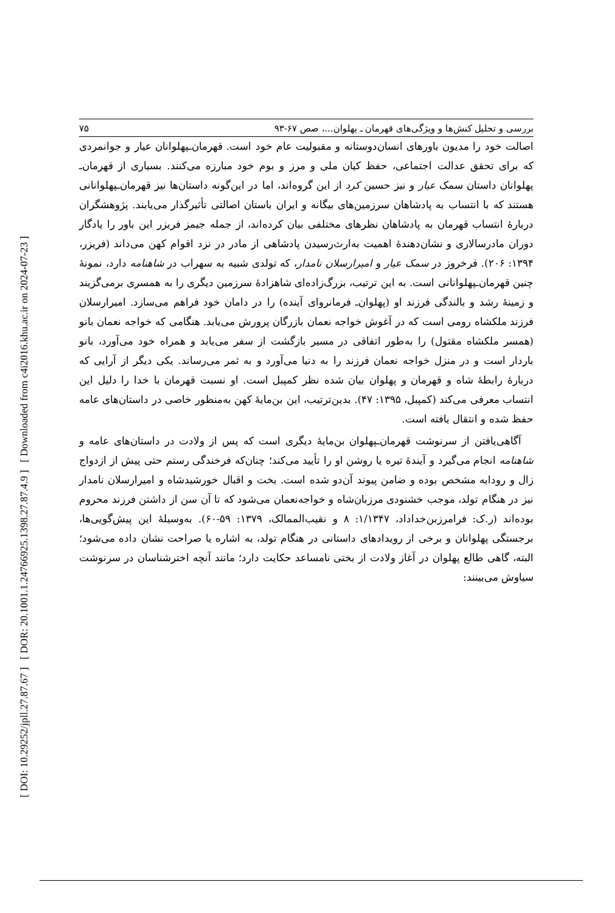[ DOI: 10.29252/jpll.27.87.67 ] [ DOR: 20.1001.1.24766925.1398.27.87.4.9 ] [ Downloaded from c4i2016.khu.ac.ir on 2024-07-23 ]
بررسی و تحلیل کنش‌ها و ویژگی‌های قهرمان ـ پهلوان...، صص ۶۷-۹۳ ۷۵
اصالت خود را مدیون باورهای انسان‌دوستانه و مقبولیت عام خود است. قهرمان‌ـپهلوانان عیار و جوانمردی که برای تحقق عدالت اجتماعی، حفظ کیان ملی و مرز و بوم خود مبارزه می‌کنند. بسیاری از قهرمان‌ـ پهلوانان داستان سمک عیار و نیز حسین کرد از این گروه‌اند، اما در این‌گونه داستان‌ها نیز قهرمان‌ـپهلوانانی هستند که با انتساب به پادشاهان سرزمین‌های بیگانه و ایران باستان اصالتی تأثیرگذار می‌یابند. پژوهشگران دربارهٔ انتساب قهرمان به پادشاهان نظرهای مختلفی بیان کرده‌اند، از جمله جیمز فریزر این باور را یادگار دوران مادرسالاری و نشان‌دهندهٔ اهمیت به‌ارث‌رسیدن پادشاهی از مادر در نزد اقوام کهن می‌داند (فریزر، ۱۳۹۴: ۲۰۶). فرخروز در سمک عیار و امیرارسلان نامدار، که تولدی شبیه به سهراب در شاهنامه دارد، نمونهٔ چنین قهرمان‌ـپهلوانانی است. به این ترتیب، بزرگ‌زاده‌ای شاهزادهٔ سرزمین دیگری را به همسری برمی‌گزیند و زمینهٔ رشد و بالندگی فرزند او (پهلوان‌ـ فرمانروای آینده) را در دامان خود فراهم می‌سازد. امیرارسلان فرزند ملکشاه رومی است که در آغوش خواجه نعمان بازرگان پرورش می‌یابد. هنگامی که خواجه نعمان بانو (همسر ملکشاه مقتول) را به‌طور اتفاقی در مسیر بازگشت از سفر می‌یابد و همراه خود می‌آورد، بانو باردار است و در منزل خواجه نعمان فرزند را به دنیا می‌آورد و به ثمر می‌رساند. یکی دیگر از آرایی که دربارهٔ رابطهٔ شاه و قهرمان و پهلوان بیان شده نظر کمپبل است. او نسبت قهرمان با خدا را دلیل این انتساب معرفی می‌کند (کمپبل، ۱۳۹۵: ۴۷). بدین‌ترتیب، این بن‌مایهٔ کهن به‌منظور خاصی در داستان‌های عامه حفظ شده و انتقال یافته است.
آگاهی‌یافتن از سرنوشت قهرمان‌ـپهلوان بن‌مایهٔ دیگری است که پس از ولادت در داستان‌های عامه و شاهنامه انجام می‌گیرد و آیندهٔ تیره یا روشن او را تأیید می‌کند؛ چنان‌که فرخندگی رستم حتی پیش از ازدواج زال و رودابه مشخص بوده و ضامن پیوند آن‌دو شده است. بخت و اقبال خورشیدشاه و امیرارسلان نامدار نیز در هنگام تولد، موجب خشنودی مرزبان‌شاه و خواجه‌نعمان می‌شود که تا آن سن از داشتن فرزند محروم بوده‌اند (ر.ک: فرامرزبن‌خداداد، ۱/۱۳۴۷: ۸ و نقیب‌الممالک، ۱۳۷۹: ۵۹-۶۰). به‌وسیلهٔ این پیش‌گویی‌ها، برجستگی پهلوانان و برخی از رویدادهای داستانی در هنگام تولد، به اشاره یا صراحت نشان داده می‌شود؛ البته، گاهی طالع پهلوان در آغاز ولادت از بختی نامساعد حکایت دارد؛ مانند آنچه اخترشناسان در سرنوشت سیاوش می‌بینند: